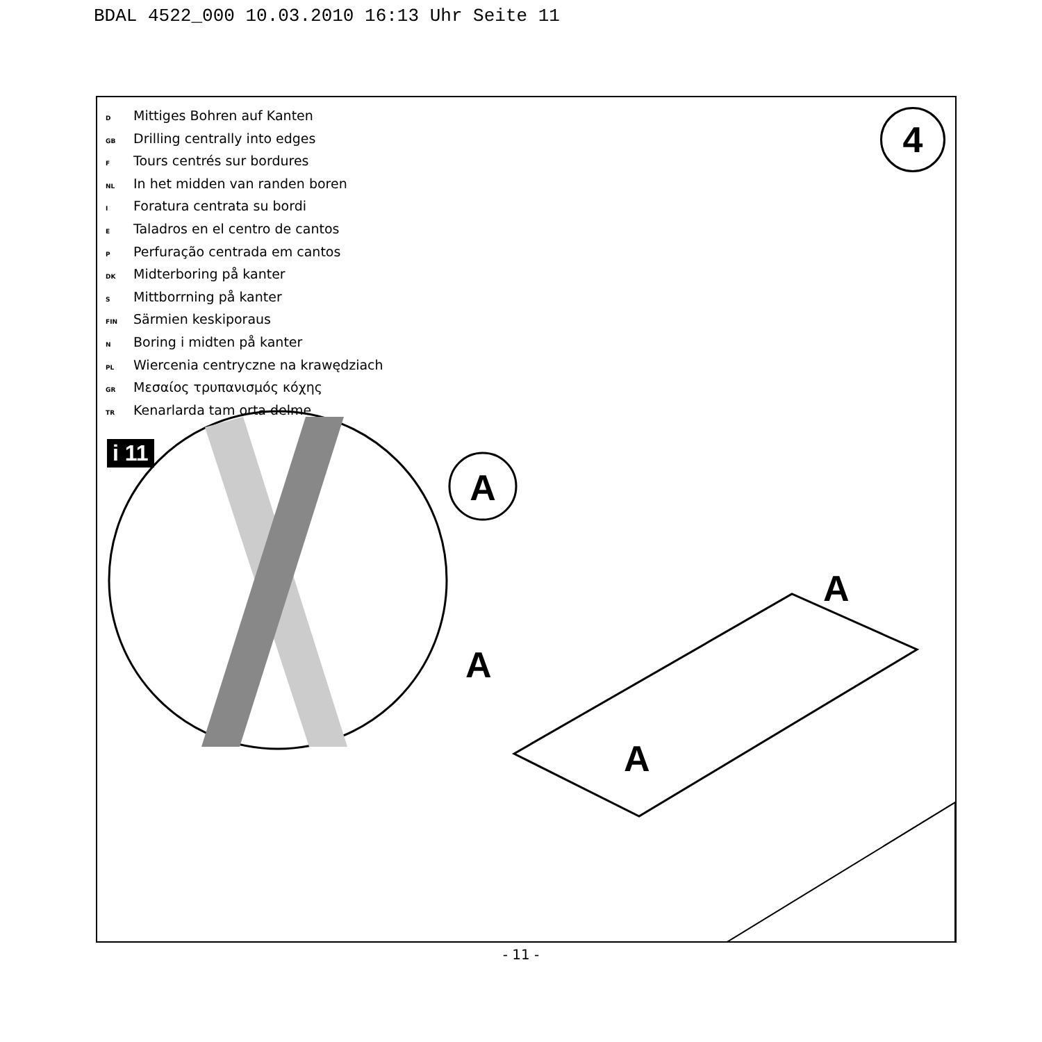BDAL 4522_000 10.03.2010 16:13 Uhr Seite 11
D Mittiges Bohren auf Kanten
GB Drilling centrally into edges
F Tours centrés sur bordures
NL In het midden van randen boren
I Foratura centrata su bordi
E Taladros en el centro de cantos
P Perfuração centrada em cantos
DK Midterboring på kanter
S Mittborrning på kanter
FIN Särmien keskiporaus
N Boring i midten på kanter
PL Wiercenia centryczne na krawędziach
GR Μεσαίος τρυπανισμός κόχης
TR Kenarlarda tam orta delme
i 11
4
A
A
A
A
- 11 -